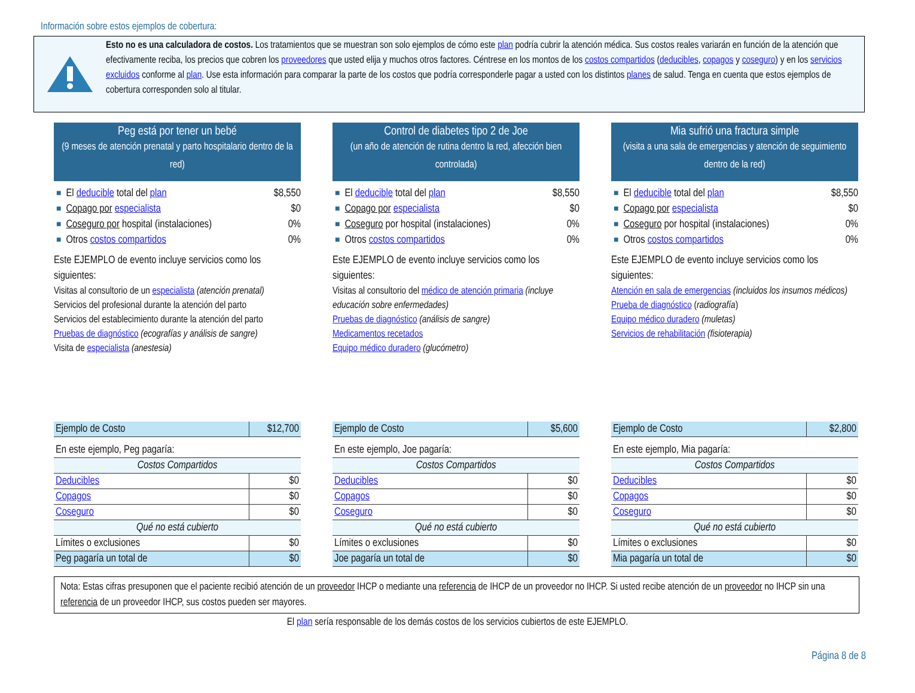Información sobre estos ejemplos de cobertura:
Esto no es una calculadora de costos. Los tratamientos que se muestran son solo ejemplos de cómo este plan podría cubrir la atención médica. Sus costos reales variarán en función de la atención que efectivamente reciba, los precios que cobren los proveedores que usted elija y muchos otros factores. Céntrese en los montos de los costos compartidos (deducibles, copagos y coseguro) y en los servicios excluidos conforme al plan. Use esta información para comparar la parte de los costos que podría corresponderle pagar a usted con los distintos planes de salud. Tenga en cuenta que estos ejemplos de cobertura corresponden solo al titular.
Peg está por tener un bebé
(9 meses de atención prenatal y parto hospitalario dentro de la red)
El deducible total del plan $8,550
Copago por especialista $0
Coseguro por hospital (instalaciones) 0%
Otros costos compartidos 0%
Este EJEMPLO de evento incluye servicios como los siguientes:
Visitas al consultorio de un especialista (atención prenatal)
Servicios del profesional durante la atención del parto
Servicios del establecimiento durante la atención del parto
Pruebas de diagnóstico (ecografías y análisis de sangre)
Visita de especialista (anestesia)
| Ejemplo de Costo | $12,700 |
| En este ejemplo, Peg pagaría: | |
| Costos Compartidos | |
| Deducibles | $0 |
| Copagos | $0 |
| Coseguro | $0 |
| Qué no está cubierto | |
| Límites o exclusiones | $0 |
| Peg pagaría un total de | $0 |
Control de diabetes tipo 2 de Joe
(un año de atención de rutina dentro la red, afección bien controlada)
El deducible total del plan $8,550
Copago por especialista $0
Coseguro por hospital (instalaciones) 0%
Otros costos compartidos 0%
Este EJEMPLO de evento incluye servicios como los siguientes:
Visitas al consultorio del médico de atención primaria (incluye educación sobre enfermedades)
Pruebas de diagnóstico (análisis de sangre)
Medicamentos recetados
Equipo médico duradero (glucómetro)
| Ejemplo de Costo | $5,600 |
| En este ejemplo, Joe pagaría: | |
| Costos Compartidos | |
| Deducibles | $0 |
| Copagos | $0 |
| Coseguro | $0 |
| Qué no está cubierto | |
| Límites o exclusiones | $0 |
| Joe pagaría un total de | $0 |
Mia sufrió una fractura simple
(visita a una sala de emergencias y atención de seguimiento dentro de la red)
El deducible total del plan $8,550
Copago por especialista $0
Coseguro por hospital (instalaciones) 0%
Otros costos compartidos 0%
Este EJEMPLO de evento incluye servicios como los siguientes:
Atención en sala de emergencias (incluidos los insumos médicos)
Prueba de diagnóstico (radiografía)
Equipo médico duradero (muletas)
Servicios de rehabilitación (fisioterapia)
| Ejemplo de Costo | $2,800 |
| En este ejemplo, Mia pagaría: | |
| Costos Compartidos | |
| Deducibles | $0 |
| Copagos | $0 |
| Coseguro | $0 |
| Qué no está cubierto | |
| Límites o exclusiones | $0 |
| Mia pagaría un total de | $0 |
Nota: Estas cifras presuponen que el paciente recibió atención de un proveedor IHCP o mediante una referencia de IHCP de un proveedor no IHCP. Si usted recibe atención de un proveedor no IHCP sin una referencia de un proveedor IHCP, sus costos pueden ser mayores.
El plan sería responsable de los demás costos de los servicios cubiertos de este EJEMPLO.
Página 8 de 8